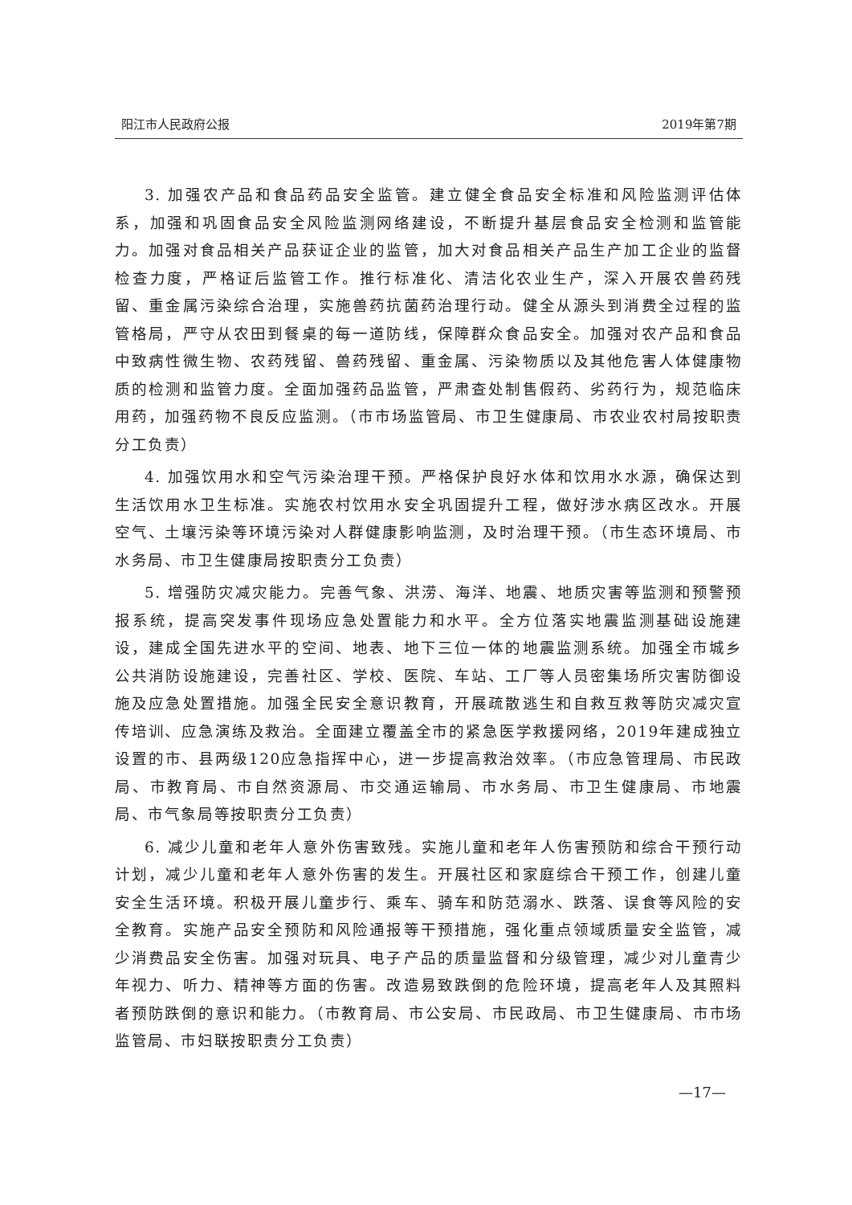阳江市人民政府公报 2019年第7期
3. 加强农产品和食品药品安全监管。建立健全食品安全标准和风险监测评估体系，加强和巩固食品安全风险监测网络建设，不断提升基层食品安全检测和监管能力。加强对食品相关产品获证企业的监管，加大对食品相关产品生产加工企业的监督检查力度，严格证后监管工作。推行标准化、清洁化农业生产，深入开展农兽药残留、重金属污染综合治理，实施兽药抗菌药治理行动。健全从源头到消费全过程的监管格局，严守从农田到餐桌的每一道防线，保障群众食品安全。加强对农产品和食品中致病性微生物、农药残留、兽药残留、重金属、污染物质以及其他危害人体健康物质的检测和监管力度。全面加强药品监管，严肃查处制售假药、劣药行为，规范临床用药，加强药物不良反应监测。（市市场监管局、市卫生健康局、市农业农村局按职责分工负责）
4. 加强饮用水和空气污染治理干预。严格保护良好水体和饮用水水源，确保达到生活饮用水卫生标准。实施农村饮用水安全巩固提升工程，做好涉水病区改水。开展空气、土壤污染等环境污染对人群健康影响监测，及时治理干预。（市生态环境局、市水务局、市卫生健康局按职责分工负责）
5. 增强防灾减灾能力。完善气象、洪涝、海洋、地震、地质灾害等监测和预警预报系统，提高突发事件现场应急处置能力和水平。全方位落实地震监测基础设施建设，建成全国先进水平的空间、地表、地下三位一体的地震监测系统。加强全市城乡公共消防设施建设，完善社区、学校、医院、车站、工厂等人员密集场所灾害防御设施及应急处置措施。加强全民安全意识教育，开展疏散逃生和自救互救等防灾减灾宣传培训、应急演练及救治。全面建立覆盖全市的紧急医学救援网络，2019年建成独立设置的市、县两级120应急指挥中心，进一步提高救治效率。（市应急管理局、市民政局、市教育局、市自然资源局、市交通运输局、市水务局、市卫生健康局、市地震局、市气象局等按职责分工负责）
6. 减少儿童和老年人意外伤害致残。实施儿童和老年人伤害预防和综合干预行动计划，减少儿童和老年人意外伤害的发生。开展社区和家庭综合干预工作，创建儿童安全生活环境。积极开展儿童步行、乘车、骑车和防范溺水、跌落、误食等风险的安全教育。实施产品安全预防和风险通报等干预措施，强化重点领域质量安全监管，减少消费品安全伤害。加强对玩具、电子产品的质量监督和分级管理，减少对儿童青少年视力、听力、精神等方面的伤害。改造易致跌倒的危险环境，提高老年人及其照料者预防跌倒的意识和能力。（市教育局、市公安局、市民政局、市卫生健康局、市市场监管局、市妇联按职责分工负责）
—17—